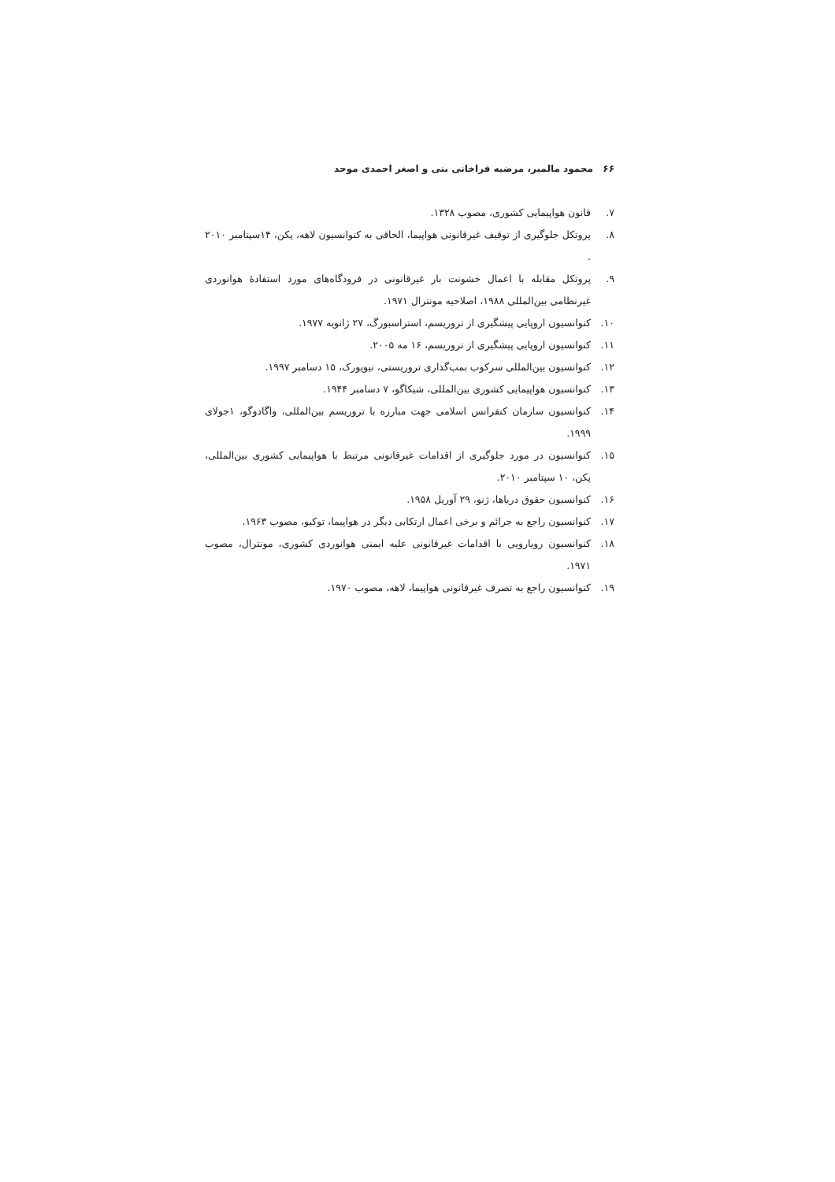۶۶ محمود مالمیر، مرضیه قراخانی بنی و اصغر احمدی موحد
۷. قانون هواپیمایی کشوری، مصوب ۱۳۲۸.
۸. پروتکل جلوگیری از توقیف غیرقانونی هواپیما، الحاقی به کنوانسیون لاهه، پکن، ۱۴سپتامبر ۲۰۱۰ .
۹. پروتکل مقابله با اعمال خشونت بار غیرقانونی در فرودگاه‌های مورد استفادهٔ هوانوردی غیرنظامی بین‌المللی ۱۹۸۸، اصلاحیه مونترال ۱۹۷۱.
۱۰. کنوانسیون اروپایی پیشگیری از تروریسم، استراسبورگ، ۲۷ ژانویه ۱۹۷۷.
۱۱. کنوانسیون اروپایی پیشگیری از تروریسم، ۱۶ مه ۲۰۰۵.
۱۲. کنوانسیون بین‌المللی سرکوب بمب‌گذاری تروریستی، نیویورک، ۱۵ دسامبر ۱۹۹۷.
۱۳. کنوانسیون هواپیمایی کشوری بین‌المللی، شیکاگو، ۷ دسامبر ۱۹۴۴.
۱۴. کنوانسیون سازمان کنفرانس اسلامی جهت مبارزه با تروریسم بین‌المللی، واگادوگو، ۱جولای ۱۹۹۹.
۱۵. کنوانسیون در مورد جلوگیری از اقدامات غیرقانونی مرتبط با هواپیمایی کشوری بین‌المللی، پکن، ۱۰ سپتامبر ۲۰۱۰.
۱۶. کنوانسیون حقوق دریاها، ژنو، ۲۹ آوریل ۱۹۵۸.
۱۷. کنوانسیون راجع به جرائم و برخی اعمال ارتکابی دیگر در هواپیما، توکیو، مصوب ۱۹۶۳.
۱۸. کنوانسیون رویارویی با اقدامات غیرقانونی علیه ایمنی هوانوردی کشوری، مونترال، مصوب ۱۹۷۱.
۱۹. کنوانسیون راجع به تصرف غیرقانونی هواپیما، لاهه، مصوب ۱۹۷۰.